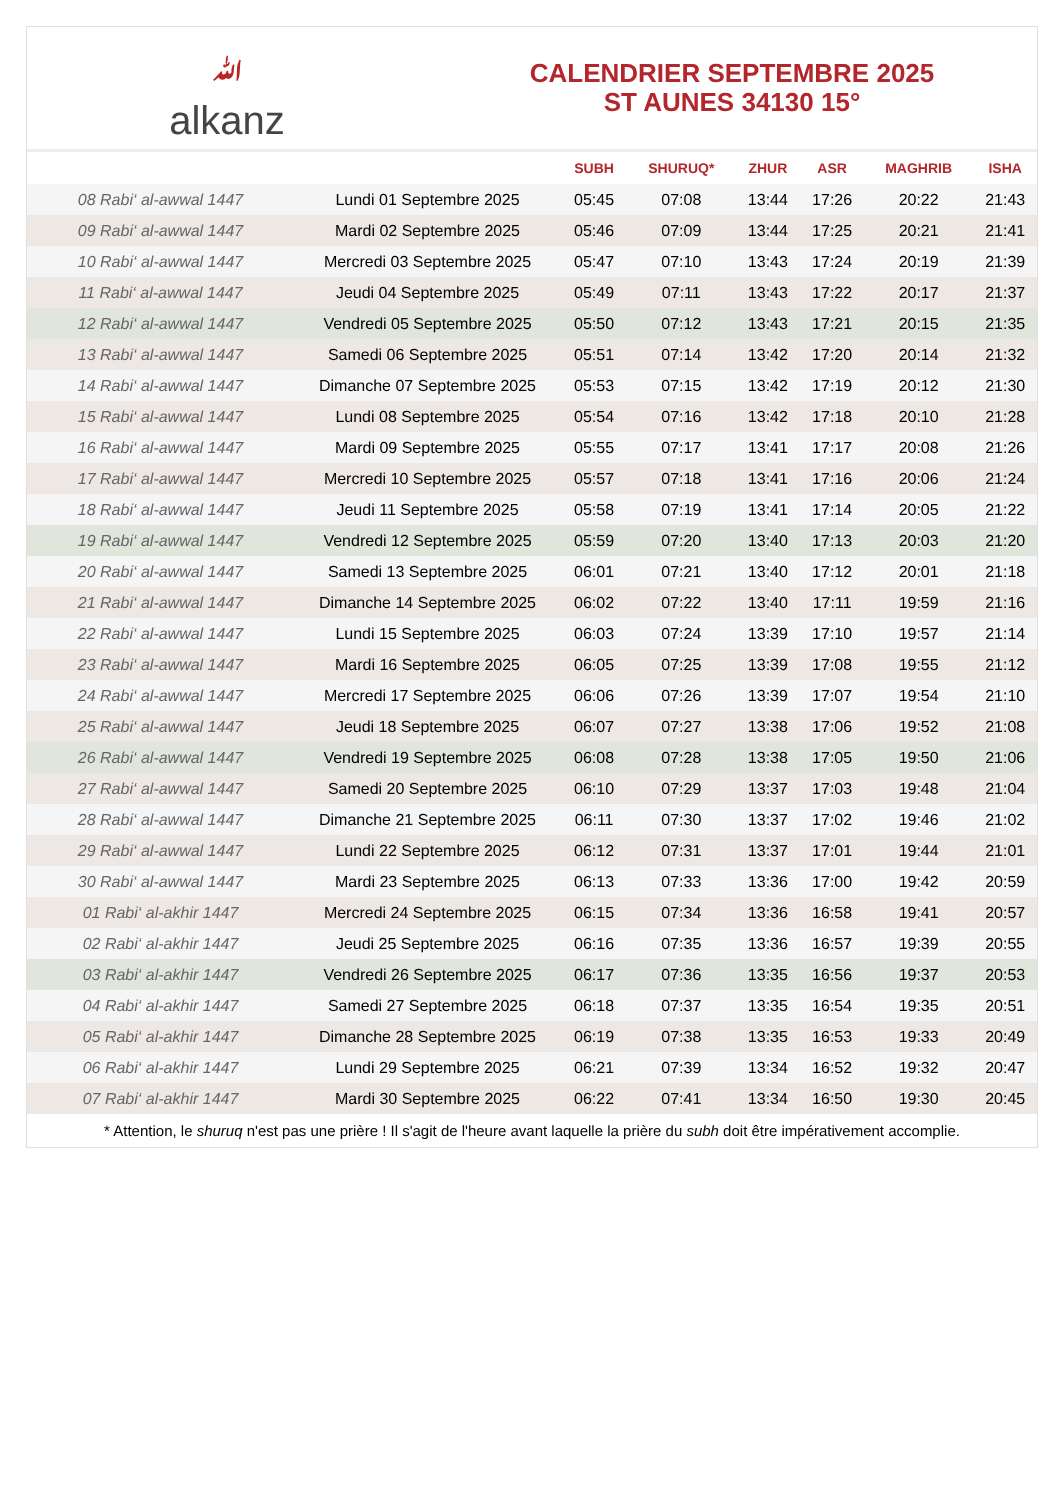ﷲalkanz
CALENDRIER SEPTEMBRE 2025
ST AUNES 34130 15°
| | | SUBH | SHURUQ* | ZHUR | ASR | MAGHRIB | ISHA |
| --- | --- | --- | --- | --- | --- | --- | --- |
| 08 Rabi‘ al-awwal 1447 | Lundi 01 Septembre 2025 | 05:45 | 07:08 | 13:44 | 17:26 | 20:22 | 21:43 |
| 09 Rabi‘ al-awwal 1447 | Mardi 02 Septembre 2025 | 05:46 | 07:09 | 13:44 | 17:25 | 20:21 | 21:41 |
| 10 Rabi‘ al-awwal 1447 | Mercredi 03 Septembre 2025 | 05:47 | 07:10 | 13:43 | 17:24 | 20:19 | 21:39 |
| 11 Rabi‘ al-awwal 1447 | Jeudi 04 Septembre 2025 | 05:49 | 07:11 | 13:43 | 17:22 | 20:17 | 21:37 |
| 12 Rabi‘ al-awwal 1447 | Vendredi 05 Septembre 2025 | 05:50 | 07:12 | 13:43 | 17:21 | 20:15 | 21:35 |
| 13 Rabi‘ al-awwal 1447 | Samedi 06 Septembre 2025 | 05:51 | 07:14 | 13:42 | 17:20 | 20:14 | 21:32 |
| 14 Rabi‘ al-awwal 1447 | Dimanche 07 Septembre 2025 | 05:53 | 07:15 | 13:42 | 17:19 | 20:12 | 21:30 |
| 15 Rabi‘ al-awwal 1447 | Lundi 08 Septembre 2025 | 05:54 | 07:16 | 13:42 | 17:18 | 20:10 | 21:28 |
| 16 Rabi‘ al-awwal 1447 | Mardi 09 Septembre 2025 | 05:55 | 07:17 | 13:41 | 17:17 | 20:08 | 21:26 |
| 17 Rabi‘ al-awwal 1447 | Mercredi 10 Septembre 2025 | 05:57 | 07:18 | 13:41 | 17:16 | 20:06 | 21:24 |
| 18 Rabi‘ al-awwal 1447 | Jeudi 11 Septembre 2025 | 05:58 | 07:19 | 13:41 | 17:14 | 20:05 | 21:22 |
| 19 Rabi‘ al-awwal 1447 | Vendredi 12 Septembre 2025 | 05:59 | 07:20 | 13:40 | 17:13 | 20:03 | 21:20 |
| 20 Rabi‘ al-awwal 1447 | Samedi 13 Septembre 2025 | 06:01 | 07:21 | 13:40 | 17:12 | 20:01 | 21:18 |
| 21 Rabi‘ al-awwal 1447 | Dimanche 14 Septembre 2025 | 06:02 | 07:22 | 13:40 | 17:11 | 19:59 | 21:16 |
| 22 Rabi‘ al-awwal 1447 | Lundi 15 Septembre 2025 | 06:03 | 07:24 | 13:39 | 17:10 | 19:57 | 21:14 |
| 23 Rabi‘ al-awwal 1447 | Mardi 16 Septembre 2025 | 06:05 | 07:25 | 13:39 | 17:08 | 19:55 | 21:12 |
| 24 Rabi‘ al-awwal 1447 | Mercredi 17 Septembre 2025 | 06:06 | 07:26 | 13:39 | 17:07 | 19:54 | 21:10 |
| 25 Rabi‘ al-awwal 1447 | Jeudi 18 Septembre 2025 | 06:07 | 07:27 | 13:38 | 17:06 | 19:52 | 21:08 |
| 26 Rabi‘ al-awwal 1447 | Vendredi 19 Septembre 2025 | 06:08 | 07:28 | 13:38 | 17:05 | 19:50 | 21:06 |
| 27 Rabi‘ al-awwal 1447 | Samedi 20 Septembre 2025 | 06:10 | 07:29 | 13:37 | 17:03 | 19:48 | 21:04 |
| 28 Rabi‘ al-awwal 1447 | Dimanche 21 Septembre 2025 | 06:11 | 07:30 | 13:37 | 17:02 | 19:46 | 21:02 |
| 29 Rabi‘ al-awwal 1447 | Lundi 22 Septembre 2025 | 06:12 | 07:31 | 13:37 | 17:01 | 19:44 | 21:01 |
| 30 Rabi‘ al-awwal 1447 | Mardi 23 Septembre 2025 | 06:13 | 07:33 | 13:36 | 17:00 | 19:42 | 20:59 |
| 01 Rabi‘ al-akhir 1447 | Mercredi 24 Septembre 2025 | 06:15 | 07:34 | 13:36 | 16:58 | 19:41 | 20:57 |
| 02 Rabi‘ al-akhir 1447 | Jeudi 25 Septembre 2025 | 06:16 | 07:35 | 13:36 | 16:57 | 19:39 | 20:55 |
| 03 Rabi‘ al-akhir 1447 | Vendredi 26 Septembre 2025 | 06:17 | 07:36 | 13:35 | 16:56 | 19:37 | 20:53 |
| 04 Rabi‘ al-akhir 1447 | Samedi 27 Septembre 2025 | 06:18 | 07:37 | 13:35 | 16:54 | 19:35 | 20:51 |
| 05 Rabi‘ al-akhir 1447 | Dimanche 28 Septembre 2025 | 06:19 | 07:38 | 13:35 | 16:53 | 19:33 | 20:49 |
| 06 Rabi‘ al-akhir 1447 | Lundi 29 Septembre 2025 | 06:21 | 07:39 | 13:34 | 16:52 | 19:32 | 20:47 |
| 07 Rabi‘ al-akhir 1447 | Mardi 30 Septembre 2025 | 06:22 | 07:41 | 13:34 | 16:50 | 19:30 | 20:45 |
* Attention, le shuruq n'est pas une prière ! Il s'agit de l'heure avant laquelle la prière du subh doit être impérativement accomplie.